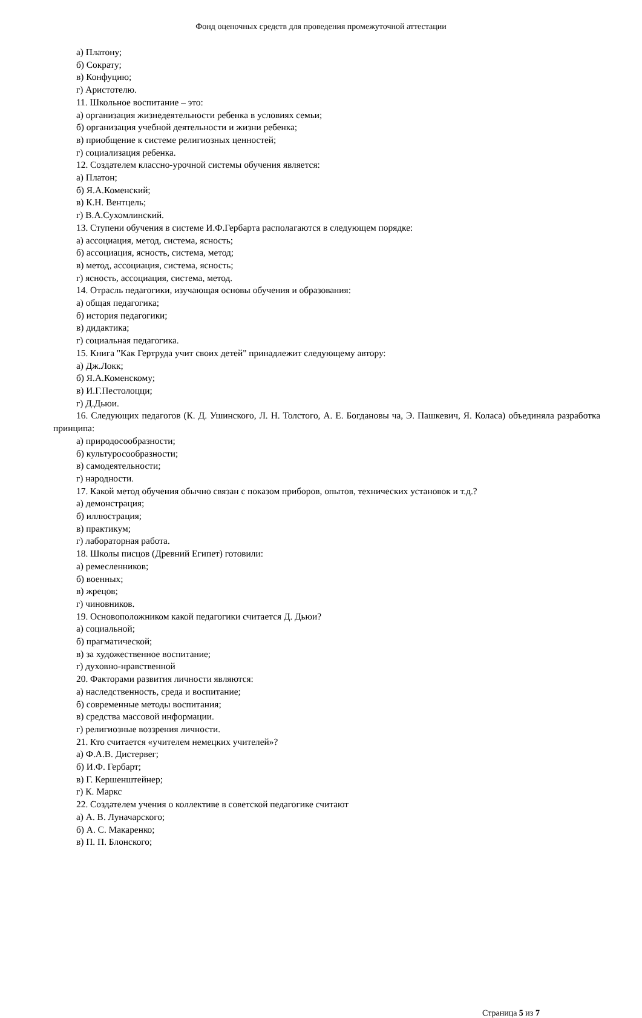Фонд оценочных средств для проведения промежуточной аттестации
а) Платону;
б) Сократу;
в) Конфуцию;
г) Аристотелю.
11. Школьное воспитание – это:
а) организация жизнедеятельности ребенка в условиях семьи;
б) организация учебной деятельности и жизни ребенка;
в) приобщение к системе религиозных ценностей;
г) социализация ребенка.
12. Создателем классно-урочной системы обучения является:
а) Платон;
б) Я.А.Коменский;
в) К.Н. Вентцель;
г) В.А.Сухомлинский.
13. Ступени обучения в системе И.Ф.Гербарта располагаются в следующем порядке:
а) ассоциация, метод, система, ясность;
б) ассоциация, ясность, система, метод;
в) метод, ассоциация, система, ясность;
г) ясность, ассоциация, система, метод.
14. Отрасль педагогики, изучающая основы обучения и образования:
а) общая педагогика;
б) история педагогики;
в) дидактика;
г) социальная педагогика.
15. Книга "Как Гертруда учит своих детей" принадлежит следующему автору:
а) Дж.Локк;
б) Я.А.Коменскому;
в) И.Г.Пестолоцци;
г) Д.Дьюи.
16. Следующих педагогов (К. Д. Ушинского, Л. Н. Толстого, А. Е. Богдановы ча, Э. Пашкевич, Я. Коласа) объединяла разработка принципа:
а) природосообразности;
б) культуросообразности;
в) самодеятельности;
г) народности.
17. Какой метод обучения обычно связан с показом приборов, опытов, технических установок и т.д.?
а) демонстрация;
б) иллюстрация;
в) практикум;
г) лабораторная работа.
18. Школы писцов (Древний Египет) готовили:
а) ремесленников;
б) военных;
в) жрецов;
г) чиновников.
19. Основоположником какой педагогики считается Д. Дьюи?
а) социальной;
б) прагматической;
в) за художественное воспитание;
г) духовно-нравственной
20. Факторами развития личности являются:
а) наследственность, среда и воспитание;
б) современные методы воспитания;
в) средства массовой информации.
г) религиозные воззрения личности.
21. Кто считается «учителем немецких учителей»?
а) Ф.А.В. Дистервег;
б) И.Ф. Гербарт;
в) Г. Кершенштейнер;
г) К. Маркс
22. Создателем учения о коллективе в советской педагогике считают
а) А. В. Луначарского;
б) А. С. Макаренко;
в) П. П. Блонского;
Страница 5 из 7